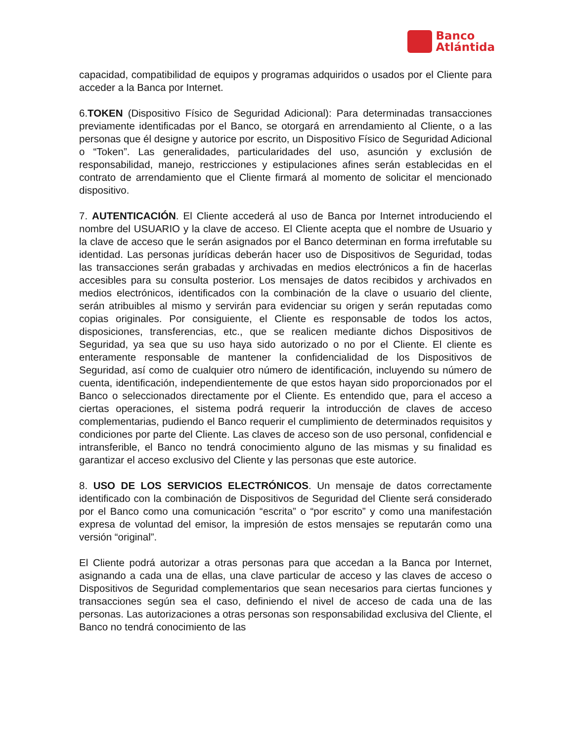Banco
Atlántida
capacidad, compatibilidad de equipos y programas adquiridos o usados por el Cliente para acceder a la Banca por Internet.
6.TOKEN (Dispositivo Físico de Seguridad Adicional): Para determinadas transacciones previamente identificadas por el Banco, se otorgará en arrendamiento al Cliente, o a las personas que él designe y autorice por escrito, un Dispositivo Físico de Seguridad Adicional o “Token”. Las generalidades, particularidades del uso, asunción y exclusión de responsabilidad, manejo, restricciones y estipulaciones afines serán establecidas en el contrato de arrendamiento que el Cliente firmará al momento de solicitar el mencionado dispositivo.
7. AUTENTICACIÓN. El Cliente accederá al uso de Banca por Internet introduciendo el nombre del USUARIO y la clave de acceso. El Cliente acepta que el nombre de Usuario y la clave de acceso que le serán asignados por el Banco determinan en forma irrefutable su identidad. Las personas jurídicas deberán hacer uso de Dispositivos de Seguridad, todas las transacciones serán grabadas y archivadas en medios electrónicos a fin de hacerlas accesibles para su consulta posterior. Los mensajes de datos recibidos y archivados en medios electrónicos, identificados con la combinación de la clave o usuario del cliente, serán atribuibles al mismo y servirán para evidenciar su origen y serán reputadas como copias originales. Por consiguiente, el Cliente es responsable de todos los actos, disposiciones, transferencias, etc., que se realicen mediante dichos Dispositivos de Seguridad, ya sea que su uso haya sido autorizado o no por el Cliente. El cliente es enteramente responsable de mantener la confidencialidad de los Dispositivos de Seguridad, así como de cualquier otro número de identificación, incluyendo su número de cuenta, identificación, independientemente de que estos hayan sido proporcionados por el Banco o seleccionados directamente por el Cliente. Es entendido que, para el acceso a ciertas operaciones, el sistema podrá requerir la introducción de claves de acceso complementarias, pudiendo el Banco requerir el cumplimiento de determinados requisitos y condiciones por parte del Cliente. Las claves de acceso son de uso personal, confidencial e intransferible, el Banco no tendrá conocimiento alguno de las mismas y su finalidad es garantizar el acceso exclusivo del Cliente y las personas que este autorice.
8. USO DE LOS SERVICIOS ELECTRÓNICOS. Un mensaje de datos correctamente identificado con la combinación de Dispositivos de Seguridad del Cliente será considerado por el Banco como una comunicación “escrita” o “por escrito” y como una manifestación expresa de voluntad del emisor, la impresión de estos mensajes se reputarán como una versión “original”.
El Cliente podrá autorizar a otras personas para que accedan a la Banca por Internet, asignando a cada una de ellas, una clave particular de acceso y las claves de acceso o Dispositivos de Seguridad complementarios que sean necesarios para ciertas funciones y transacciones según sea el caso, definiendo el nivel de acceso de cada una de las personas. Las autorizaciones a otras personas son responsabilidad exclusiva del Cliente, el Banco no tendrá conocimiento de las